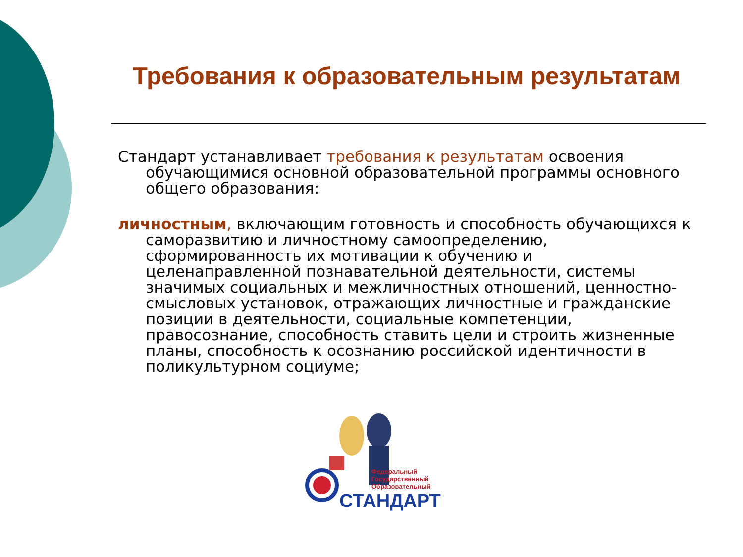Требования к образовательным результатам
Стандарт устанавливает требования к результатам освоения обучающимися основной образовательной программы основного общего образования:
личностным, включающим готовность и способность обучающихся к саморазвитию и личностному самоопределению, сформированность их мотивации к обучению и целенаправленной познавательной деятельности, системы значимых социальных и межличностных отношений, ценностно-смысловых установок, отражающих личностные и гражданские позиции в деятельности, социальные компетенции, правосознание, способность ставить цели и строить жизненные планы, способность к осознанию российской идентичности в поликультурном социуме;
Федеральный
Государственный
Образовательный
СТАНДАРТ